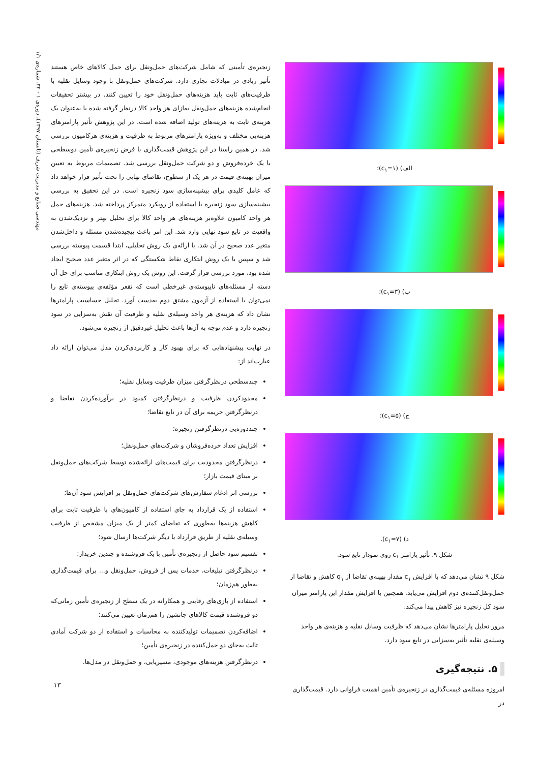مهندسی صنایع و مدیریت شریف (تابستان ۱۳۹۷)، دوره‌ی ۱ - ۳۴، شماره‌ی ۱/۱
الف) (c<sub>۱</sub>=۱)؛
ب) (c<sub>۱</sub>=۳)؛
ج) (c<sub>۱</sub>=۵)؛
د) (c<sub>۱</sub>=۷).
شکل ۹. تأثیر پارامتر c<sub>۱</sub> روی نمودار تابع سود.
شکل ۹ نشان می‌دهد که با افزایش c<sub>۱</sub> مقدار بهینه‌ی تقاضا از q<sub>۱</sub> کاهش و تقاضا از حمل‌ونقل‌کننده‌ی دوم افزایش می‌یابد. همچنین با افزایش مقدار این پارامتر میزان سود کل زنجیره نیز کاهش پیدا می‌کند.
مرور تحلیل پارامترها نشان می‌دهد که ظرفیت وسایل نقلیه و هزینه‌ی هر واحد وسیله‌ی نقلیه تأثیر به‌سزایی در تابع سود دارد.
۵. نتیجه‌گیری
امروزه مسئله‌ی قیمت‌گذاری در زنجیره‌ی تأمین اهمیت فراوانی دارد. قیمت‌گذاری در
زنجیره‌ی تأمینی که شامل شرکت‌های حمل‌ونقل برای حمل کالاهای خاص هستند تأثیر زیادی در مبادلات تجاری دارد. شرکت‌های حمل‌ونقل با وجود وسایل نقلیه با ظرفیت‌های ثابت باید هزینه‌های حمل‌ونقل خود را تعیین کنند. در بیشتر تحقیقات انجام‌شده هزینه‌های حمل‌ونقل به‌ازای هر واحد کالا درنظر گرفته شده یا به‌عنوان یک هزینه‌ی ثابت به هزینه‌های تولید اضافه شده است. در این پژوهش تأثیر پارامترهای هزینه‌یی مختلف و به‌ویژه پارامترهای مربوط به ظرفیت و هزینه‌ی هرکامیون بررسی شد. در همین راستا در این پژوهش قیمت‌گذاری با فرض زنجیره‌ی تأمین دوسطحی با یک خرده‌فروش و دو شرکت حمل‌ونقل بررسی شد. تصمیمات مربوط به تعیین میزان بهینه‌ی قیمت در هر یک از سطوح، تقاضای نهایی را تحت تأثیر قرار خواهد داد که عامل کلیدی برای بیشینه‌سازی سود زنجیره است. در این تحقیق به بررسی بیشینه‌سازی سود زنجیره با استفاده از رویکرد متمرکز پرداخته شد. هزینه‌های حمل هر واحد کامیون علاوه‌بر هزینه‌های هر واحد کالا برای تحلیل بهتر و نزدیک‌شدن به واقعیت در تابع سود نهایی وارد شد. این امر باعث پیچیده‌شدن مسئله و داخل‌شدن متغیر عدد صحیح در آن شد. با ارائه‌ی یک روش تحلیلی، ابتدا قسمت پیوسته بررسی شد و سپس با یک روش ابتکاری نقاط شکستگی که در اثر متغیر عدد صحیح ایجاد شده بود، مورد بررسی قرار گرفت. این روش یک روش ابتکاری مناسب برای حل آن دسته از مسئله‌های ناپیوسته‌ی غیرخطی است که تقعر مؤلفه‌ی پیوسته‌ی تابع را نمی‌توان با استفاده از آزمون مشتق دوم به‌دست آورد. تحلیل حساسیت پارامترها نشان داد که هزینه‌ی هر واحد وسیله‌ی نقلیه و ظرفیت آن نقش به‌سزایی در سود زنجیره دارد و عدم توجه به آن‌ها باعث تحلیل غیردقیق از زنجیره می‌شود.
در نهایت پیشنهادهایی که برای بهبود کار و کاربردی‌کردن مدل می‌توان ارائه داد عبارت‌اند از:
چندسطحی درنظرگرفتن میزان ظرفیت وسایل نقلیه؛
محدودکردن ظرفیت و درنظرگرفتن کمبود در برآورده‌کردن تقاضا و درنظرگرفتن جریمه برای آن در تابع تقاضا؛
چنددوره‌یی درنظرگرفتن زنجیره؛
افزایش تعداد خرده‌فروشان و شرکت‌های حمل‌ونقل؛
درنظرگرفتن محدودیت برای قیمت‌های ارائه‌شده توسط شرکت‌های حمل‌ونقل بر مبنای قیمت بازار؛
بررسی اثر ادغام سفارش‌های شرکت‌های حمل‌ونقل بر افزایش سود آن‌ها؛
استفاده از یک قرارداد به جای استفاده از کامیون‌های با ظرفیت ثابت برای کاهش هزینه‌ها به‌طوری که تقاضای کمتر از یک میزان مشخص از ظرفیت وسیله‌ی نقلیه از طریق قرارداد با دیگر شرکت‌ها ارسال شود؛
تقسیم سود حاصل از زنجیره‌ی تأمین با یک فروشنده و چندین خریدار؛
درنظرگرفتن تبلیغات، خدمات پس از فروش، حمل‌ونقل و... برای قیمت‌گذاری به‌طور هم‌زمان؛
استفاده از بازی‌های رقابتی و همکارانه در یک سطح از زنجیره‌ی تأمین زمانی‌که دو فروشنده قیمت کالاهای جانشین را هم‌زمان تعیین می‌کنند؛
اضافه‌کردن تصمیمات تولیدکننده به محاسبات و استفاده از دو شرکت آمادی ثالث به‌جای دو حمل‌کننده در زنجیره‌ی تأمین؛
درنظرگرفتن هزینه‌های موجودی، مسیریابی، و حمل‌ونقل در مدل‌ها.
۱۳